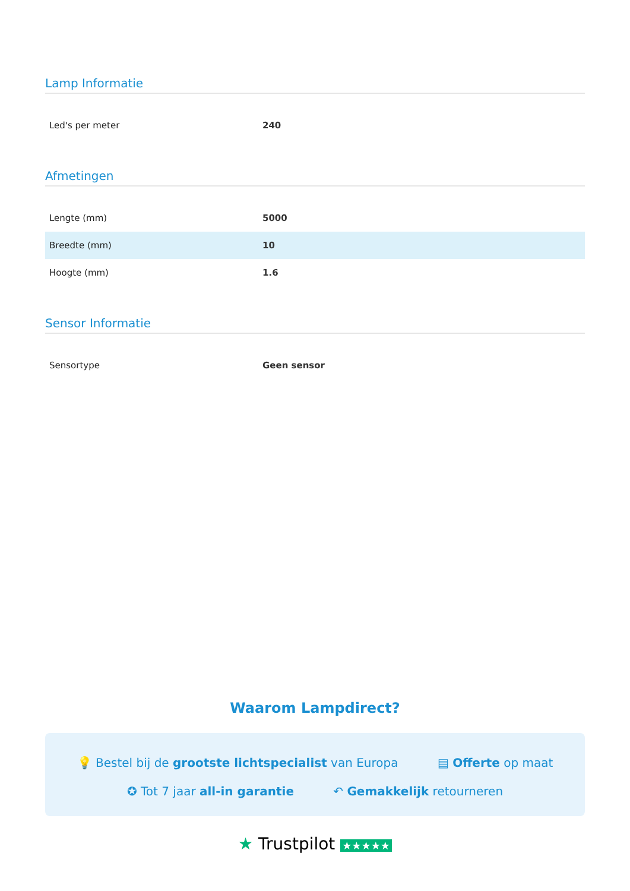Lamp Informatie
| Led's per meter | 240 |
Afmetingen
| Lengte (mm) | 5000 |
| Breedte (mm) | 10 |
| Hoogte (mm) | 1.6 |
Sensor Informatie
| Sensortype | Geen sensor |
Waarom Lampdirect?
💡 Bestel bij de grootste lichtspecialist van Europa ▤ Offerte op maat
✪ Tot 7 jaar all-in garantie ↶ Gemakkelijk retourneren
★ Trustpilot ★★★★★